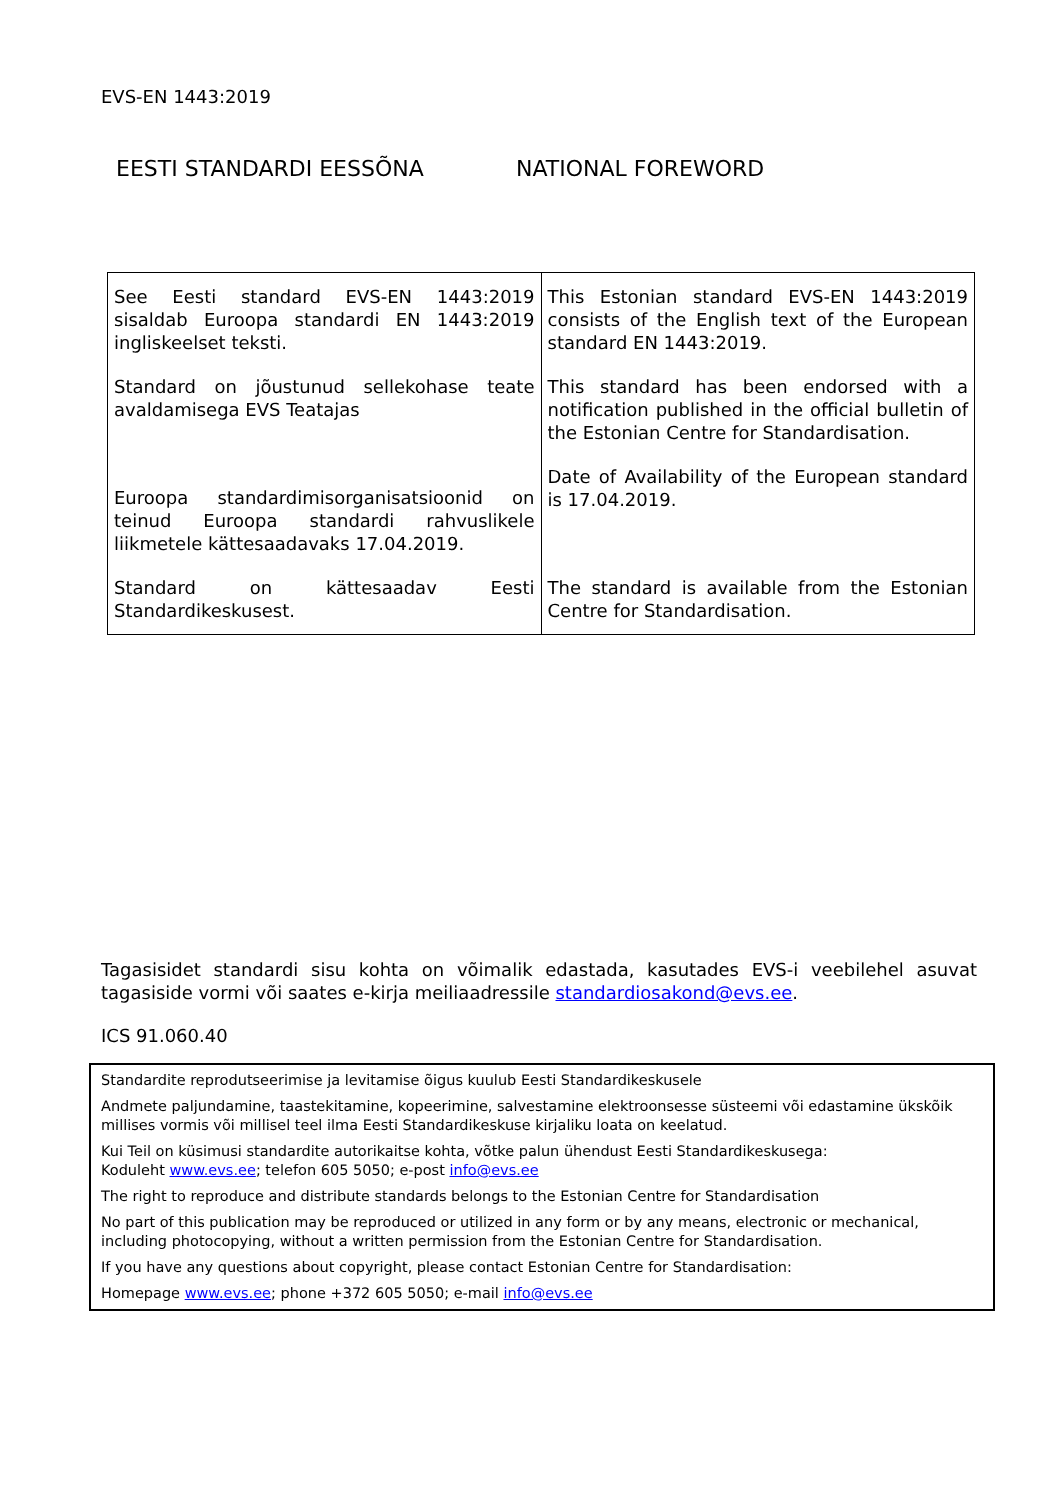EVS-EN 1443:2019
EESTI STANDARDI EESSÕNA NATIONAL FOREWORD
| See Eesti standard EVS-EN 1443:2019 sisaldab Euroopa standardi EN 1443:2019 ingliskeelset teksti. Standard on jõustunud sellekohase teate avaldamisega EVS Teatajas Euroopa standardimisorganisatsioonid on teinud Euroopa standardi rahvuslikele liikmetele kättesaadavaks 17.04.2019. Standard on kättesaadav Eesti Standardikeskusest. | This Estonian standard EVS-EN 1443:2019 consists of the English text of the European standard EN 1443:2019. This standard has been endorsed with a notification published in the official bulletin of the Estonian Centre for Standardisation. Date of Availability of the European standard is 17.04.2019. The standard is available from the Estonian Centre for Standardisation. |
Tagasisidet standardi sisu kohta on võimalik edastada, kasutades EVS-i veebilehel asuvat tagasiside vormi või saates e-kirja meiliaadressile standardiosakond@evs.ee.
ICS 91.060.40
Standardite reprodutseerimise ja levitamise õigus kuulub Eesti Standardikeskusele
Andmete paljundamine, taastekitamine, kopeerimine, salvestamine elektroonsesse süsteemi või edastamine ükskõik millises vormis või millisel teel ilma Eesti Standardikeskuse kirjaliku loata on keelatud.
Kui Teil on küsimusi standardite autorikaitse kohta, võtke palun ühendust Eesti Standardikeskusega:
Koduleht www.evs.ee; telefon 605 5050; e-post info@evs.ee
The right to reproduce and distribute standards belongs to the Estonian Centre for Standardisation
No part of this publication may be reproduced or utilized in any form or by any means, electronic or mechanical, including photocopying, without a written permission from the Estonian Centre for Standardisation.
If you have any questions about copyright, please contact Estonian Centre for Standardisation:
Homepage www.evs.ee; phone +372 605 5050; e-mail info@evs.ee